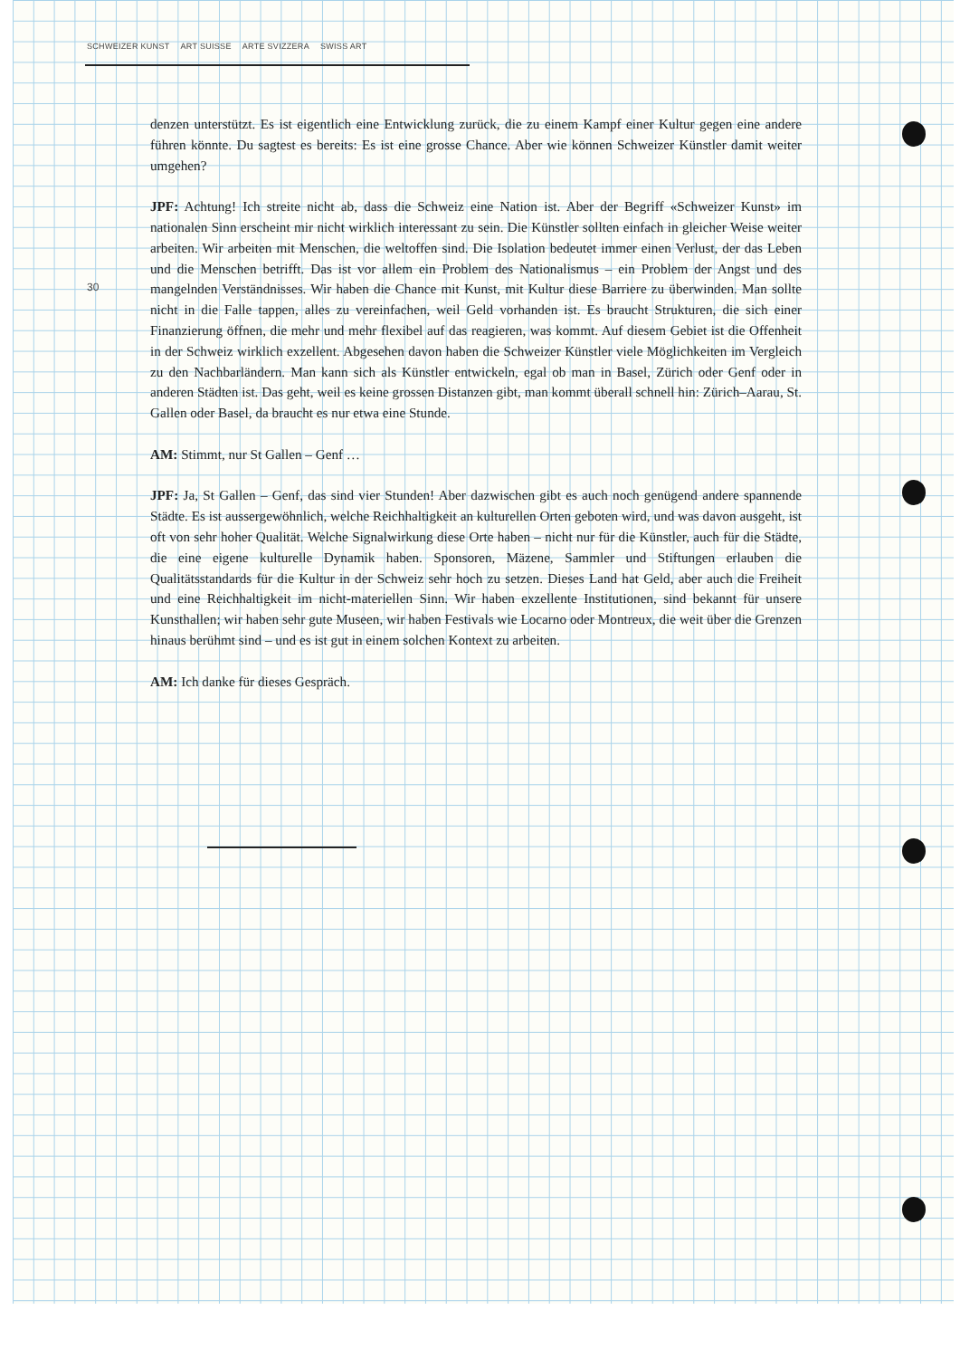SCHWEIZER KUNST ART SUISSE ARTE SVIZZERA SWISS ART
30
denzen unterstützt. Es ist eigentlich eine Entwicklung zurück, die zu einem Kampf einer Kultur gegen eine andere führen könnte. Du sagtest es bereits: Es ist eine grosse Chance. Aber wie können Schweizer Künstler damit weiter umgehen?
JPF: Achtung! Ich streite nicht ab, dass die Schweiz eine Nation ist. Aber der Begriff «Schweizer Kunst» im nationalen Sinn erscheint mir nicht wirklich interessant zu sein. Die Künstler sollten einfach in gleicher Weise weiter arbeiten. Wir arbeiten mit Menschen, die weltoffen sind. Die Isolation bedeutet immer einen Verlust, der das Leben und die Menschen betrifft. Das ist vor allem ein Problem des Nationalismus – ein Problem der Angst und des mangelnden Verständnisses. Wir haben die Chance mit Kunst, mit Kultur diese Barriere zu überwinden. Man sollte nicht in die Falle tappen, alles zu vereinfachen, weil Geld vorhanden ist. Es braucht Strukturen, die sich einer Finanzierung öffnen, die mehr und mehr flexibel auf das reagieren, was kommt. Auf diesem Gebiet ist die Offenheit in der Schweiz wirklich exzellent. Abgesehen davon haben die Schweizer Künstler viele Möglichkeiten im Vergleich zu den Nachbarländern. Man kann sich als Künstler entwickeln, egal ob man in Basel, Zürich oder Genf oder in anderen Städten ist. Das geht, weil es keine grossen Distanzen gibt, man kommt überall schnell hin: Zürich–Aarau, St. Gallen oder Basel, da braucht es nur etwa eine Stunde.
AM: Stimmt, nur St Gallen – Genf …
JPF: Ja, St Gallen – Genf, das sind vier Stunden! Aber dazwischen gibt es auch noch genügend andere spannende Städte. Es ist aussergewöhnlich, welche Reichhaltigkeit an kulturellen Orten geboten wird, und was davon ausgeht, ist oft von sehr hoher Qualität. Welche Signalwirkung diese Orte haben – nicht nur für die Künstler, auch für die Städte, die eine eigene kulturelle Dynamik haben. Sponsoren, Mäzene, Sammler und Stiftungen erlauben die Qualitätsstandards für die Kultur in der Schweiz sehr hoch zu setzen. Dieses Land hat Geld, aber auch die Freiheit und eine Reichhaltigkeit im nicht-materiellen Sinn. Wir haben exzellente Institutionen, sind bekannt für unsere Kunsthallen; wir haben sehr gute Museen, wir haben Festivals wie Locarno oder Montreux, die weit über die Grenzen hinaus berühmt sind – und es ist gut in einem solchen Kontext zu arbeiten.
AM: Ich danke für dieses Gespräch.